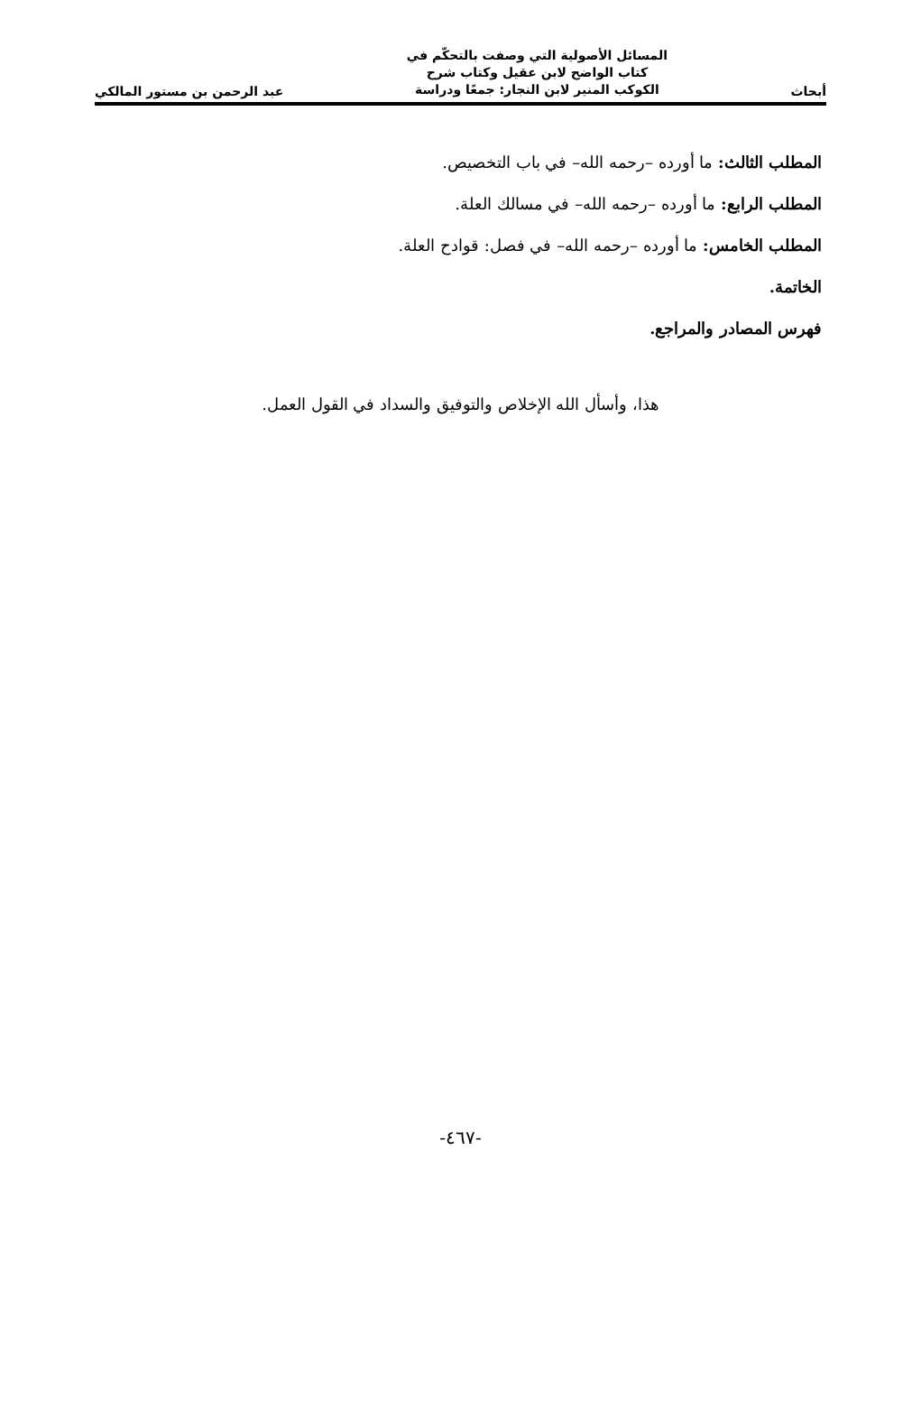أبحاث
المسائل الأصولية التي وصفت بالتحكّم في كتاب الواضح لابن عقيل وكتاب شرح الكوكب المنير لابن النجار: جمعًا ودراسة
عبد الرحمن بن مستور المالكي
المطلب الثالث: ما أورده –رحمه الله– في باب التخصيص.
المطلب الرابع: ما أورده –رحمه الله– في مسالك العلة.
المطلب الخامس: ما أورده –رحمه الله– في فصل: قوادح العلة.
الخاتمة.
فهرس المصادر والمراجع.
هذا، وأسأل الله الإخلاص والتوفيق والسداد في القول العمل.
-٤٦٧-